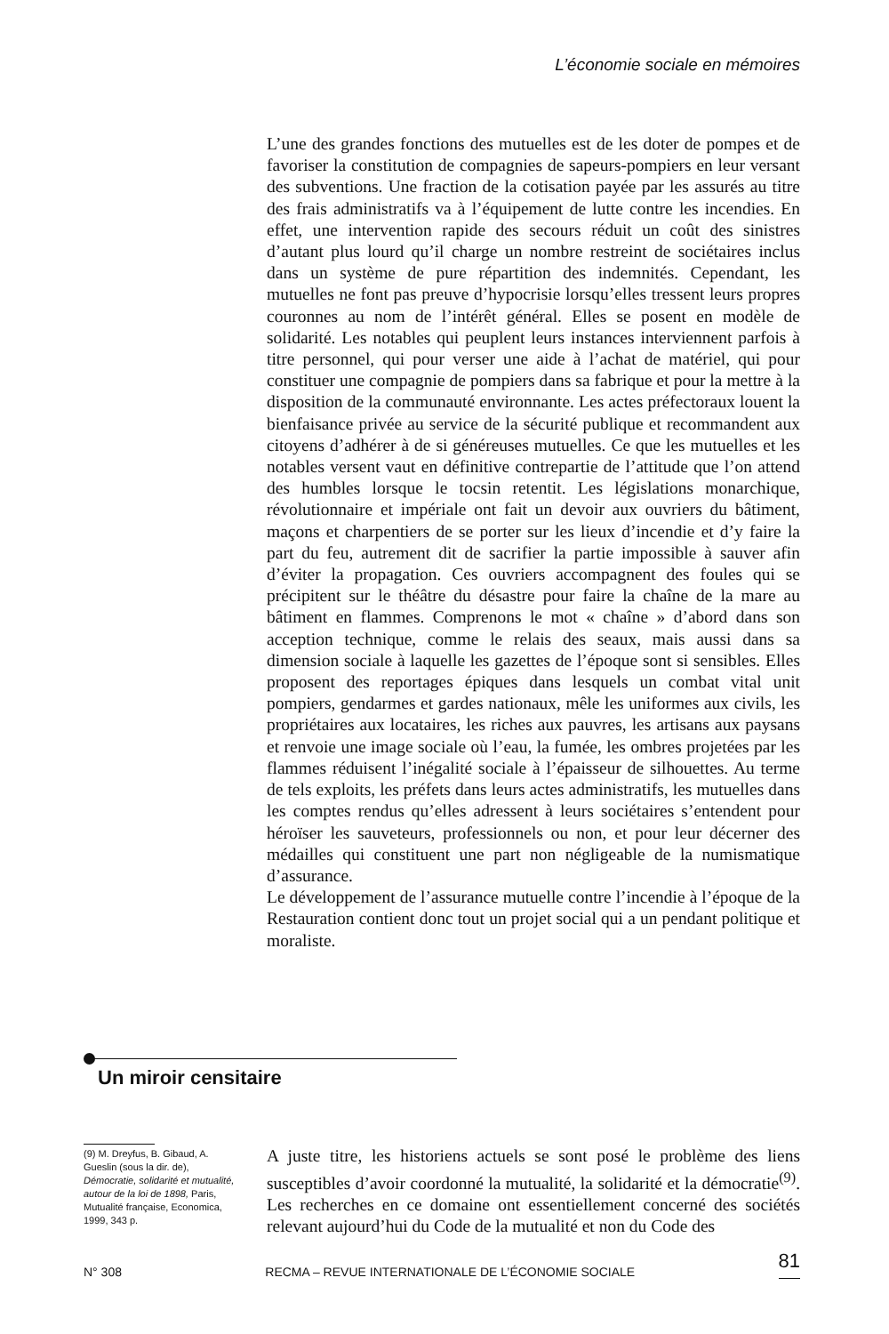L’économie sociale en mémoires
L’une des grandes fonctions des mutuelles est de les doter de pompes et de favoriser la constitution de compagnies de sapeurs-pompiers en leur versant des subventions. Une fraction de la cotisation payée par les assurés au titre des frais administratifs va à l’équipement de lutte contre les incendies. En effet, une intervention rapide des secours réduit un coût des sinistres d’autant plus lourd qu’il charge un nombre restreint de sociétaires inclus dans un système de pure répartition des indemnités. Cependant, les mutuelles ne font pas preuve d’hypocrisie lorsqu’elles tressent leurs propres couronnes au nom de l’intérêt général. Elles se posent en modèle de solidarité. Les notables qui peuplent leurs instances interviennent parfois à titre personnel, qui pour verser une aide à l’achat de matériel, qui pour constituer une compagnie de pompiers dans sa fabrique et pour la mettre à la disposition de la communauté environnante. Les actes préfectoraux louent la bienfaisance privée au service de la sécurité publique et recommandent aux citoyens d’adhérer à de si généreuses mutuelles. Ce que les mutuelles et les notables versent vaut en définitive contrepartie de l’attitude que l’on attend des humbles lorsque le tocsin retentit. Les législations monarchique, révolutionnaire et impériale ont fait un devoir aux ouvriers du bâtiment, maçons et charpentiers de se porter sur les lieux d’incendie et d’y faire la part du feu, autrement dit de sacrifier la partie impossible à sauver afin d’éviter la propagation. Ces ouvriers accompagnent des foules qui se précipitent sur le théâtre du désastre pour faire la chaîne de la mare au bâtiment en flammes. Comprenons le mot « chaîne » d’abord dans son acception technique, comme le relais des seaux, mais aussi dans sa dimension sociale à laquelle les gazettes de l’époque sont si sensibles. Elles proposent des reportages épiques dans lesquels un combat vital unit pompiers, gendarmes et gardes nationaux, mêle les uniformes aux civils, les propriétaires aux locataires, les riches aux pauvres, les artisans aux paysans et renvoie une image sociale où l’eau, la fumée, les ombres projetées par les flammes réduisent l’inégalité sociale à l’épaisseur de silhouettes. Au terme de tels exploits, les préfets dans leurs actes administratifs, les mutuelles dans les comptes rendus qu’elles adressent à leurs sociétaires s’entendent pour héroïser les sauveteurs, professionnels ou non, et pour leur décerner des médailles qui constituent une part non négligeable de la numismatique d’assurance.
Le développement de l’assurance mutuelle contre l’incendie à l’époque de la Restauration contient donc tout un projet social qui a un pendant politique et moraliste.
Un miroir censitaire
(9) M. Dreyfus, B. Gibaud, A. Gueslin (sous la dir. de), Démocratie, solidarité et mutualité, autour de la loi de 1898, Paris, Mutualité française, Economica, 1999, 343 p.
A juste titre, les historiens actuels se sont posé le problème des liens susceptibles d’avoir coordonné la mutualité, la solidarité et la démocratie<sup>(9)</sup>. Les recherches en ce domaine ont essentiellement concerné des sociétés relevant aujourd’hui du Code de la mutualité et non du Code des
N° 308 RECMA – REVUE INTERNATIONALE DE L’ÉCONOMIE SOCIALE 81